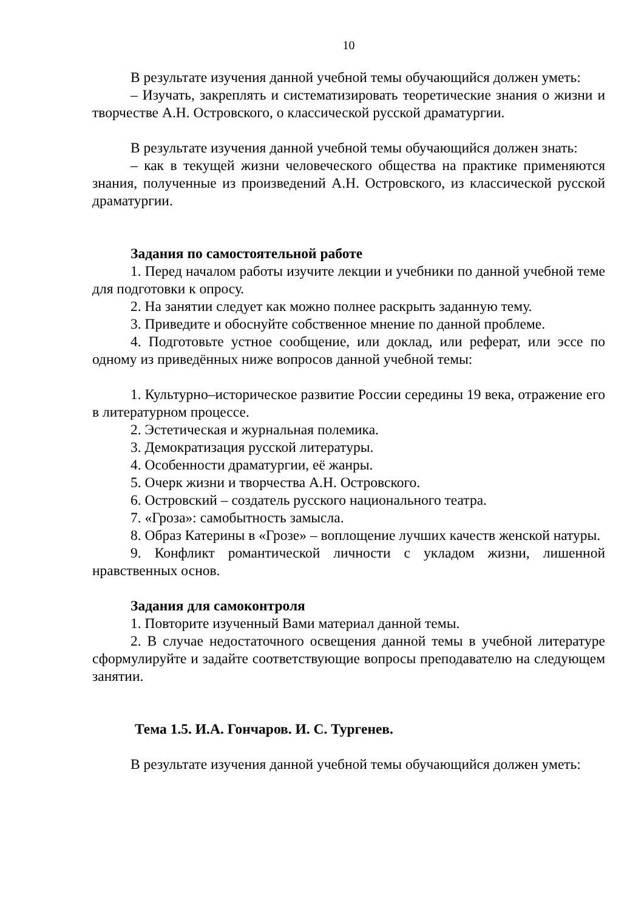10
В результате изучения данной учебной темы обучающийся должен уметь:
– Изучать, закреплять и систематизировать теоретические знания о жизни и творчестве А.Н. Островского, о классической русской драматургии.
В результате изучения данной учебной темы обучающийся должен знать:
– как в текущей жизни человеческого общества на практике применяются знания, полученные из произведений А.Н. Островского, из классической русской драматургии.
Задания по самостоятельной работе
1. Перед началом работы изучите лекции и учебники по данной учебной теме для подготовки к опросу.
2. На занятии следует как можно полнее раскрыть заданную тему.
3. Приведите и обоснуйте собственное мнение по данной проблеме.
4. Подготовьте устное сообщение, или доклад, или реферат, или эссе по одному из приведённых ниже вопросов данной учебной темы:
1. Культурно–историческое развитие России середины 19 века, отражение его в литературном процессе.
2. Эстетическая и журнальная полемика.
3. Демократизация русской литературы.
4. Особенности драматургии, её жанры.
5. Очерк жизни и творчества А.Н. Островского.
6. Островский – создатель русского национального театра.
7. «Гроза»: самобытность замысла.
8. Образ Катерины в «Грозе» – воплощение лучших качеств женской натуры.
9. Конфликт романтической личности с укладом жизни, лишенной нравственных основ.
Задания для самоконтроля
1. Повторите изученный Вами материал данной темы.
2. В случае недостаточного освещения данной темы в учебной литературе сформулируйте и задайте соответствующие вопросы преподавателю на следующем занятии.
Тема 1.5. И.А. Гончаров. И. С. Тургенев.
В результате изучения данной учебной темы обучающийся должен уметь: